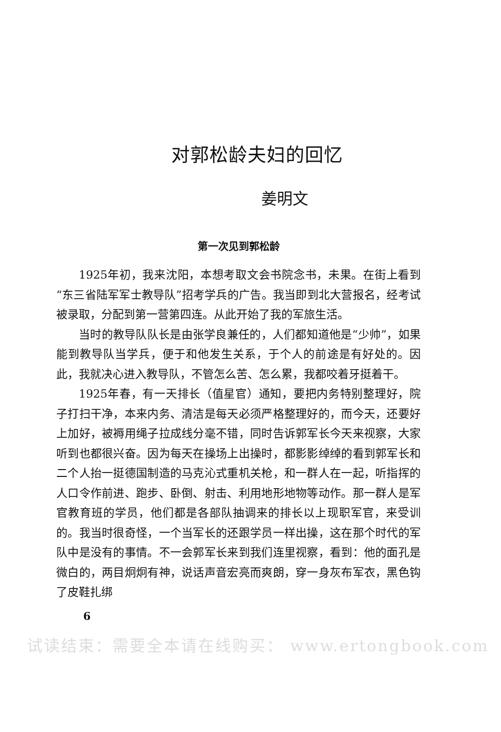对郭松龄夫妇的回忆
姜明文
第一次见到郭松龄
1925年初，我来沈阳，本想考取文会书院念书，未果。在街上看到“东三省陆军军士教导队”招考学兵的广告。我当即到北大营报名，经考试被录取，分配到第一营第四连。从此开始了我的军旅生活。
当时的教导队队长是由张学良兼任的，人们都知道他是“少帅”，如果能到教导队当学兵，便于和他发生关系，于个人的前途是有好处的。因此，我就决心进入教导队，不管怎么苦、怎么累，我都咬着牙挺着干。
1925年春，有一天排长（值星官）通知，要把内务特别整理好，院子打扫干净，本来内务、清洁是每天必须严格整理好的，而今天，还要好上加好，被褥用绳子拉成线分毫不错，同时告诉郭军长今天来视察，大家听到也都很兴奋。因为每天在操场上出操时，都影影绰绰的看到郭军长和二个人抬一挺德国制造的马克沁式重机关枪，和一群人在一起，听指挥的人口令作前进、跑步、卧倒、射击、利用地形地物等动作。那一群人是军官教育班的学员，他们都是各部队抽调来的排长以上现职军官，来受训的。我当时很奇怪，一个当军长的还跟学员一样出操，这在那个时代的军队中是没有的事情。不一会郭军长来到我们连里视察，看到：他的面孔是微白的，两目炯炯有神，说话声音宏亮而爽朗，穿一身灰布军衣，黑色钩了皮鞋扎绑
6
试读结束：需要全本请在线购买： www.ertongbook.com